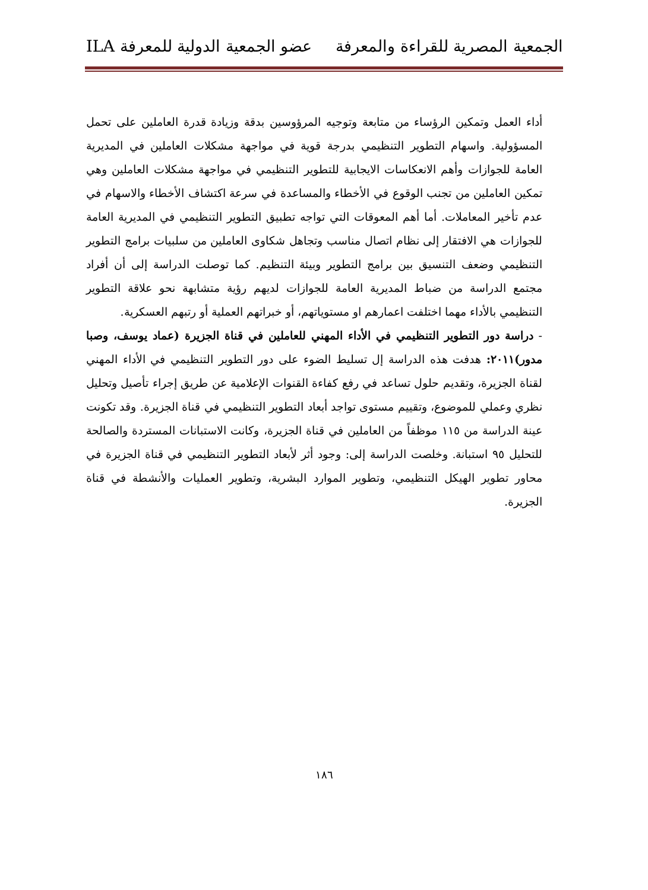الجمعية المصرية للقراءة والمعرفة عضو الجمعية الدولية للمعرفة ILA
أداء العمل وتمكين الرؤساء من متابعة وتوجيه المرؤوسين بدقة وزيادة قدرة العاملين على تحمل المسؤولية. واسهام التطوير التنظيمي بدرجة قوية في مواجهة مشكلات العاملين في المديرية العامة للجوازات وأهم الانعكاسات الايجابية للتطوير التنظيمي في مواجهة مشكلات العاملين وهي تمكين العاملين من تجنب الوقوع في الأخطاء والمساعدة في سرعة اكتشاف الأخطاء والاسهام في عدم تأخير المعاملات. أما أهم المعوقات التي تواجه تطبيق التطوير التنظيمي في المديرية العامة للجوازات هي الافتقار إلى نظام اتصال مناسب وتجاهل شكاوى العاملين من سلبيات برامج التطوير التنظيمي وضعف التنسيق بين برامج التطوير وبيئة التنظيم. كما توصلت الدراسة إلى أن أفراد مجتمع الدراسة من ضباط المديرية العامة للجوازات لديهم رؤية متشابهة نحو علاقة التطوير التنظيمي بالأداء مهما اختلفت اعمارهم او مستوياتهم، أو خبراتهم العملية أو رتبهم العسكرية.
- دراسة دور التطوير التنظيمي في الأداء المهني للعاملين في قناة الجزيرة (عماد يوسف، وصبا مدور)٢٠١١: هدفت هذه الدراسة إل تسليط الضوء على دور التطوير التنظيمي في الأداء المهني لقناة الجزيرة، وتقديم حلول تساعد في رفع كفاءة القنوات الإعلامية عن طريق إجراء تأصيل وتحليل نظري وعملي للموضوع، وتقييم مستوى تواجد أبعاد التطوير التنظيمي في قناة الجزيرة. وقد تكونت عينة الدراسة من ١١٥ موظفاً من العاملين في قناة الجزيرة، وكانت الاستبانات المستردة والصالحة للتحليل ٩٥ استبانة. وخلصت الدراسة إلى: وجود أثر لأبعاد التطوير التنظيمي في قناة الجزيرة في محاور تطوير الهيكل التنظيمي، وتطوير الموارد البشرية، وتطوير العمليات والأنشطة في قناة الجزيرة.
١٨٦